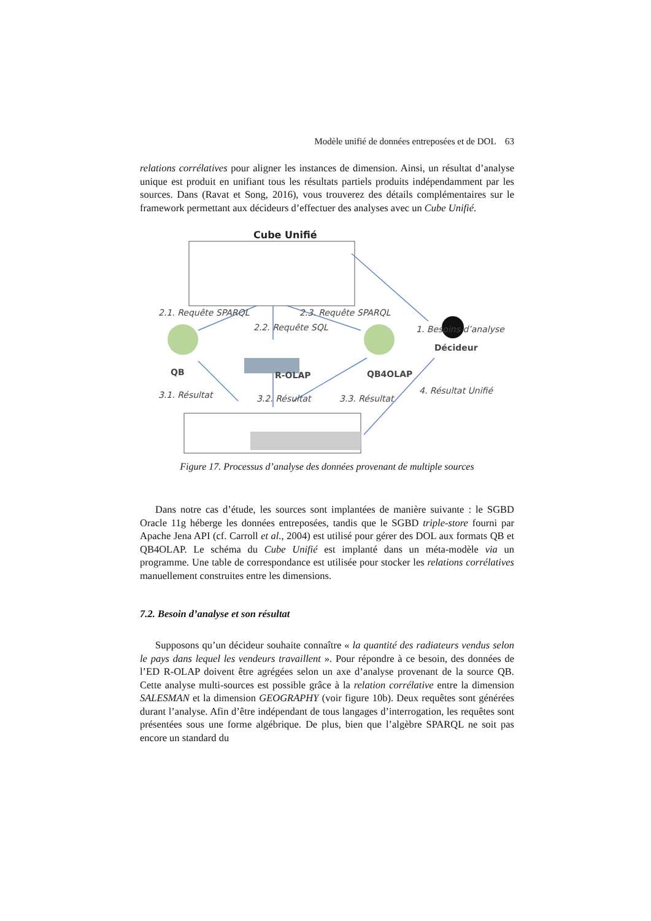Modèle unifié de données entreposées et de DOL 63
relations corrélatives pour aligner les instances de dimension. Ainsi, un résultat d’analyse unique est produit en unifiant tous les résultats partiels produits indépendamment par les sources. Dans (Ravat et Song, 2016), vous trouverez des détails complémentaires sur le framework permettant aux décideurs d’effectuer des analyses avec un Cube Unifié.
Cube Unifié
2.1. Requête SPARQL 2.3. Requête SPARQL
2.2. Requête SQL 1. Besoins d’analyse
QB R-OLAP QB4OLAP
Décideur
3.1. Résultat 3.2. Résultat 3.3. Résultat
4. Résultat Unifié
Figure 17. Processus d’analyse des données provenant de multiple sources
Dans notre cas d’étude, les sources sont implantées de manière suivante : le SGBD Oracle 11g héberge les données entreposées, tandis que le SGBD triple-store fourni par Apache Jena API (cf. Carroll et al., 2004) est utilisé pour gérer des DOL aux formats QB et QB4OLAP. Le schéma du Cube Unifié est implanté dans un méta-modèle via un programme. Une table de correspondance est utilisée pour stocker les relations corrélatives manuellement construites entre les dimensions.
7.2. Besoin d’analyse et son résultat
Supposons qu’un décideur souhaite connaître « la quantité des radiateurs vendus selon le pays dans lequel les vendeurs travaillent ». Pour répondre à ce besoin, des données de l’ED R-OLAP doivent être agrégées selon un axe d’analyse provenant de la source QB. Cette analyse multi-sources est possible grâce à la relation corrélative entre la dimension SALESMAN et la dimension GEOGRAPHY (voir figure 10b). Deux requêtes sont générées durant l’analyse. Afin d’être indépendant de tous langages d’interrogation, les requêtes sont présentées sous une forme algébrique. De plus, bien que l’algèbre SPARQL ne soit pas encore un standard du